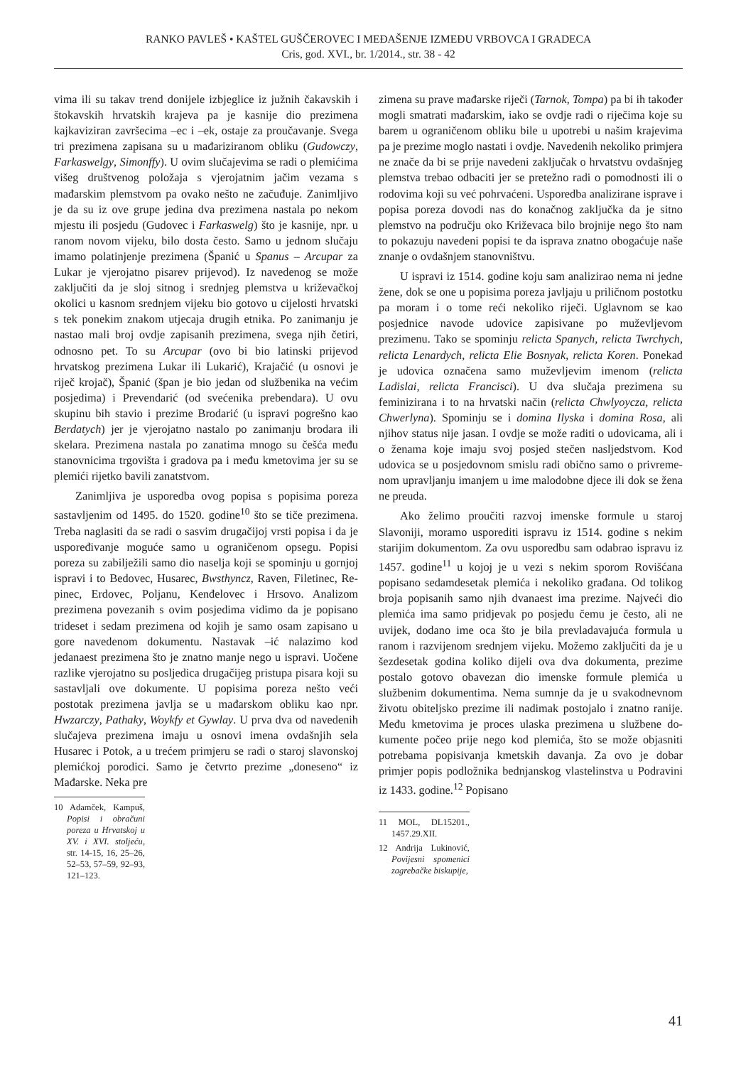RANKO PAVLEŠ • KAŠTEL GUŠČEROVEC I MEĐAŠENJE IZMEĐU VRBOVCA I GRADECA
Cris, god. XVI., br. 1/2014., str. 38 - 42
vima ili su takav trend donijele izbjeglice iz južnih ča­kavskih i štokavskih hrvatskih krajeva pa je kasnije dio prezimena kajkaviziran završecima –ec i –ek, ostaje za proučavanje. Svega tri prezimena zapisana su u mađa­riziranom obliku (Gudowczy, Farkaswelgy, Simonffy). U ovim slučajevima se radi o plemićima višeg društve­nog položaja s vjerojatnim jačim vezama s mađarskim plemstvom pa ovako nešto ne začuđuje. Zanimljivo je da su iz ove grupe jedina dva prezimena nastala po ne­kom mjestu ili posjedu (Gudovec i Farkaswelg) što je kasnije, npr. u ranom novom vijeku, bilo dosta često. Samo u jednom slučaju imamo polatinjenje prezimena (Španić u Spanus – Arcupar za Lukar je vjerojatno pi­sarev prijevod). Iz navedenog se može zaključiti da je sloj sitnog i srednjeg plemstva u križevačkoj okolici u kasnom srednjem vijeku bio gotovo u cijelosti hrvatski s tek ponekim znakom utjecaja drugih etnika. Po za­nimanju je nastao mali broj ovdje zapisanih prezime­na, svega njih četiri, odnosno pet. To su Arcupar (ovo bi bio latinski prijevod hrvatskog prezimena Lukar ili Lukarić), Krajačić (u osnovi je riječ krojač), Španić (špan je bio jedan od službenika na većim posjedima) i Prevendarić (od svećenika prebendara). U ovu skupinu bih stavio i prezime Brodarić (u ispravi pogrešno kao Berdatych) jer je vjerojatno nastalo po zanimanju bro­dara ili skelara. Prezimena nastala po zanatima mnogo su češća među stanovnicima trgovišta i gradova pa i među kmetovima jer su se plemići rijetko bavili zanat­stvom.
Zanimljiva je usporedba ovog popisa s popisima poreza sastavljenim od 1495. do 1520. godine<sup>10</sup> što se tiče prezimena. Treba naglasiti da se radi o sasvim dru­gačijoj vrsti popisa i da je uspoređivanje moguće samo u ograničenom opsegu. Popisi poreza su zabilježili samo dio naselja koji se spominju u gornjoj ispravi i to Bedovec, Husarec, Bwsthyncz, Raven, Filetinec, Re­pinec, Erdovec, Poljanu, Kenđelovec i Hrsovo. Anali­zom prezimena povezanih s ovim posjedima vidimo da je popisano trideset i sedam prezimena od kojih je samo osam zapisano u gore navedenom dokumentu. Nastavak –ić nalazimo kod jedanaest prezimena što je znatno manje nego u ispravi. Uočene razlike vjerojat­no su posljedica drugačijeg pristupa pisara koji su sa­stavljali ove dokumente. U popisima poreza nešto veći postotak prezimena javlja se u mađarskom obliku kao npr. Hwzarczy, Pathaky, Woykfy et Gywlay. U prva dva od navedenih slučajeva prezimena imaju u osnovi ime­na ovdašnjih sela Husarec i Potok, a u trećem primjeru se radi o staroj slavonskoj plemićkoj porodici. Samo je četvrto prezime „doneseno“ iz Mađarske. Neka pre­
10 Adamček, Kampuš, Popisi i obračuni poreza u Hrvatskoj u XV. i XVI. stoljeću, str. 14-15, 16, 25–26, 52–53, 57–59, 92–93, 121–123.
zimena su prave mađarske riječi (Tarnok, Tompa) pa bi ih također mogli smatrati mađarskim, iako se ovdje radi o riječima koje su barem u ograničenom obliku bile u upotrebi u našim krajevima pa je prezime moglo nastati i ovdje. Navedenih nekoliko primjera ne znače da bi se prije navedeni zaključak o hrvatstvu ovdašnjeg plemstva trebao odbaciti jer se pretežno radi o pomod­nosti ili o rodovima koji su već pohrvaćeni. Uspored­ba analizirane isprave i popisa poreza dovodi nas do konačnog zaključka da je sitno plemstvo na području oko Križevaca bilo brojnije nego što nam to pokazuju navedeni popisi te da isprava znatno obogaćuje naše znanje o ovdašnjem stanovništvu.
U ispravi iz 1514. godine koju sam analizirao nema ni jedne žene, dok se one u popisima poreza javljaju u priličnom postotku pa moram i o tome reći nekoliko riječi. Uglavnom se kao posjednice navode udovice zapisivane po muževljevom prezimenu. Tako se spominju relicta Spanych, relicta Twrchych, relicta Lenardych, relicta Elie Bosnyak, relicta Koren. Pone­kad je udovica označena samo muževljevim imenom (relicta Ladislai, relicta Francisci). U dva slučaja pre­zimena su feminizirana i to na hrvatski način (relicta Chwlyoycza, relicta Chwerlyna). Spominju se i domi­na Ilyska i domina Rosa, ali njihov status nije jasan. I ovdje se može raditi o udovicama, ali i o ženama koje imaju svoj posjed stečen nasljedstvom. Kod udovica se u posjedovnom smislu radi obično samo o privreme­nom upravljanju imanjem u ime malodobne djece ili dok se žena ne preuda.
Ako želimo proučiti razvoj imenske formule u sta­roj Slavoniji, moramo usporediti ispravu iz 1514. go­dine s nekim starijim dokumentom. Za ovu usporedbu sam odabrao ispravu iz 1457. godine<sup>11</sup> u kojoj je u vezi s nekim sporom Rovišćana popisano sedamdesetak plemića i nekoliko građana. Od tolikog broja popisanih samo njih dvanaest ima prezime. Najveći dio plemića ima samo pridjevak po posjedu čemu je često, ali ne uvijek, dodano ime oca što je bila prevladavajuća for­mula u ranom i razvijenom srednjem vijeku. Možemo zaključiti da je u šezdesetak godina koliko dijeli ova dva dokumenta, prezime postalo gotovo obavezan dio imenske formule plemića u službenim dokumentima. Nema sumnje da je u svakodnevnom životu obiteljsko prezime ili nadimak postojalo i znatno ranije. Među kmetovima je proces ulaska prezimena u službene do­kumente počeo prije nego kod plemića, što se može objasniti potrebama popisivanja kmetskih davanja. Za ovo je dobar primjer popis podložnika bednjanskog vlastelinstva u Podravini iz 1433. godine.<sup>12</sup> Popisano
11 MOL, DL15201., 1457.29.XII.
12 Andrija Lukinović, Povijesni spomenici zagrebačke biskupije,
41